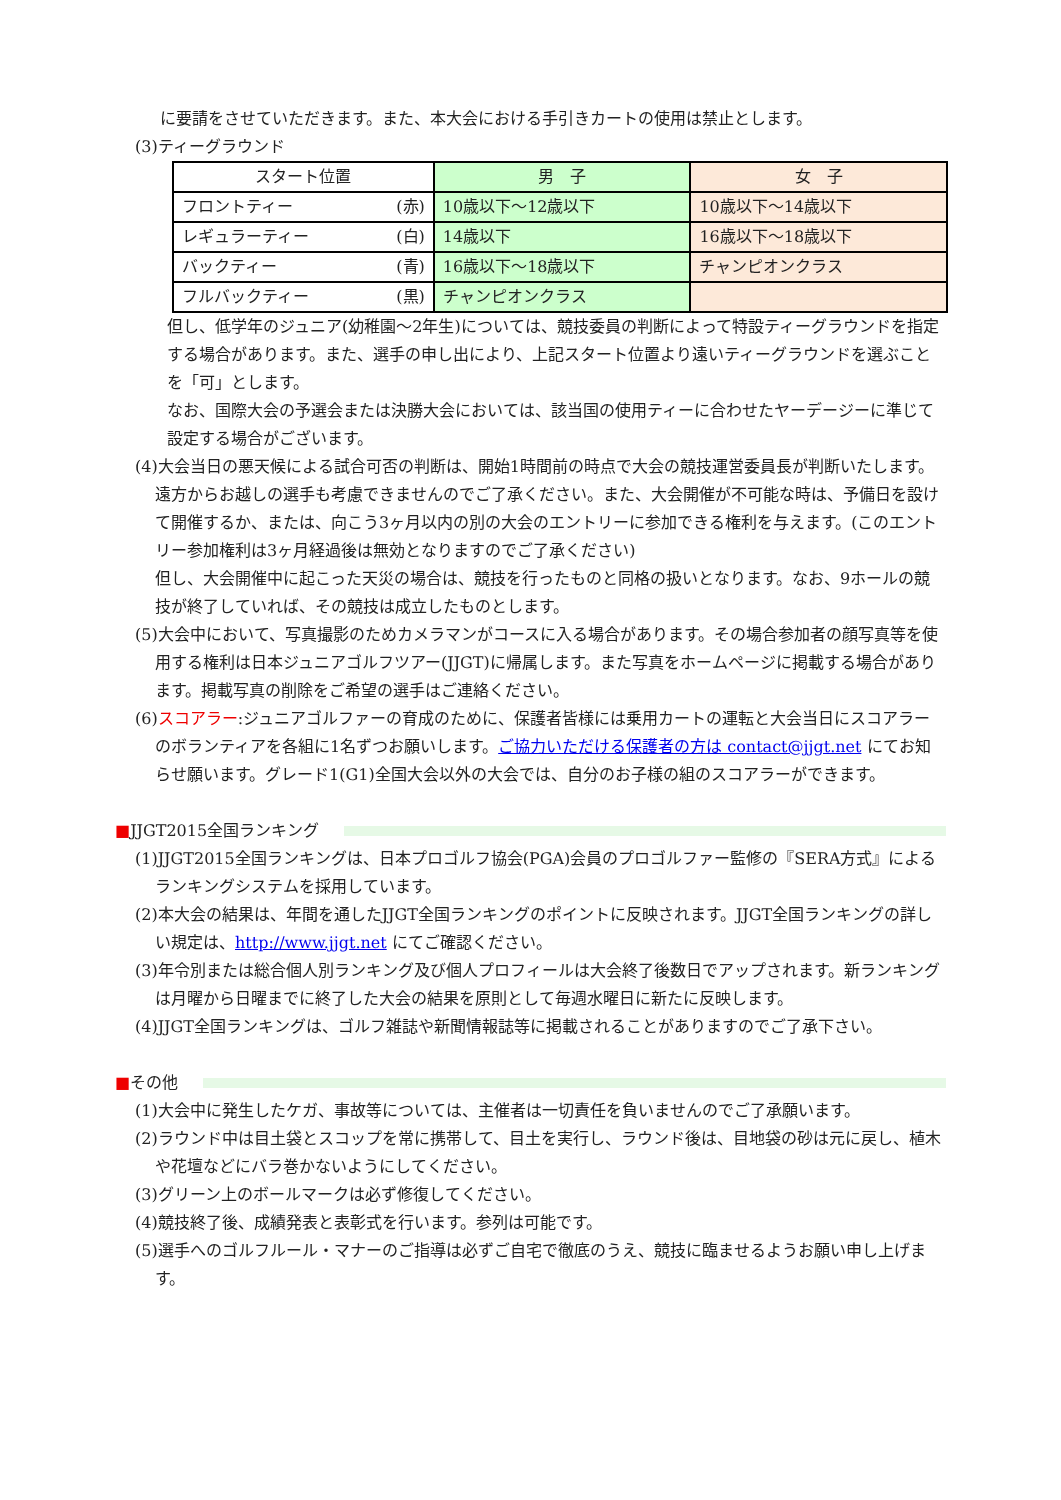に要請をさせていただきます。また、本大会における手引きカートの使用は禁止とします。
(3)ティーグラウンド
| スタート位置 | 男 子 | 女 子 |
| --- | --- | --- |
| フロントティー (赤) | 10歳以下～12歳以下 | 10歳以下～14歳以下 |
| レギュラーティー (白) | 14歳以下 | 16歳以下～18歳以下 |
| バックティー (青) | 16歳以下～18歳以下 | チャンピオンクラス |
| フルバックティー (黒) | チャンピオンクラス | |
但し、低学年のジュニア(幼稚園～2年生)については、競技委員の判断によって特設ティーグラウンドを指定する場合があります。また、選手の申し出により、上記スタート位置より遠いティーグラウンドを選ぶことを「可」とします。
なお、国際大会の予選会または決勝大会においては、該当国の使用ティーに合わせたヤーデージーに準じて設定する場合がございます。
(4)大会当日の悪天候による試合可否の判断は、開始1時間前の時点で大会の競技運営委員長が判断いたします。遠方からお越しの選手も考慮できませんのでご了承ください。また、大会開催が不可能な時は、予備日を設けて開催するか、または、向こう3ヶ月以内の別の大会のエントリーに参加できる権利を与えます。(このエントリー参加権利は3ヶ月経過後は無効となりますのでご了承ください)
但し、大会開催中に起こった天災の場合は、競技を行ったものと同格の扱いとなります。なお、9ホールの競技が終了していれば、その競技は成立したものとします。
(5)大会中において、写真撮影のためカメラマンがコースに入る場合があります。その場合参加者の顔写真等を使用する権利は日本ジュニアゴルフツアー(JJGT)に帰属します。また写真をホームページに掲載する場合があります。掲載写真の削除をご希望の選手はご連絡ください。
(6)スコアラー:ジュニアゴルファーの育成のために、保護者皆様には乗用カートの運転と大会当日にスコアラーのボランティアを各組に1名ずつお願いします。ご協力いただける保護者の方は contact@jjgt.net にてお知らせ願います。グレード1(G1)全国大会以外の大会では、自分のお子様の組のスコアラーができます。
■JJGT2015全国ランキング
(1)JJGT2015全国ランキングは、日本プロゴルフ協会(PGA)会員のプロゴルファー監修の『SERA方式』によるランキングシステムを採用しています。
(2)本大会の結果は、年間を通したJJGT全国ランキングのポイントに反映されます。JJGT全国ランキングの詳しい規定は、http://www.jjgt.net にてご確認ください。
(3)年令別または総合個人別ランキング及び個人プロフィールは大会終了後数日でアップされます。新ランキングは月曜から日曜までに終了した大会の結果を原則として毎週水曜日に新たに反映します。
(4)JJGT全国ランキングは、ゴルフ雑誌や新聞情報誌等に掲載されることがありますのでご了承下さい。
■その他
(1)大会中に発生したケガ、事故等については、主催者は一切責任を負いませんのでご了承願います。
(2)ラウンド中は目土袋とスコップを常に携帯して、目土を実行し、ラウンド後は、目地袋の砂は元に戻し、植木や花壇などにバラ巻かないようにしてください。
(3)グリーン上のボールマークは必ず修復してください。
(4)競技終了後、成績発表と表彰式を行います。参列は可能です。
(5)選手へのゴルフルール・マナーのご指導は必ずご自宅で徹底のうえ、競技に臨ませるようお願い申し上げます。